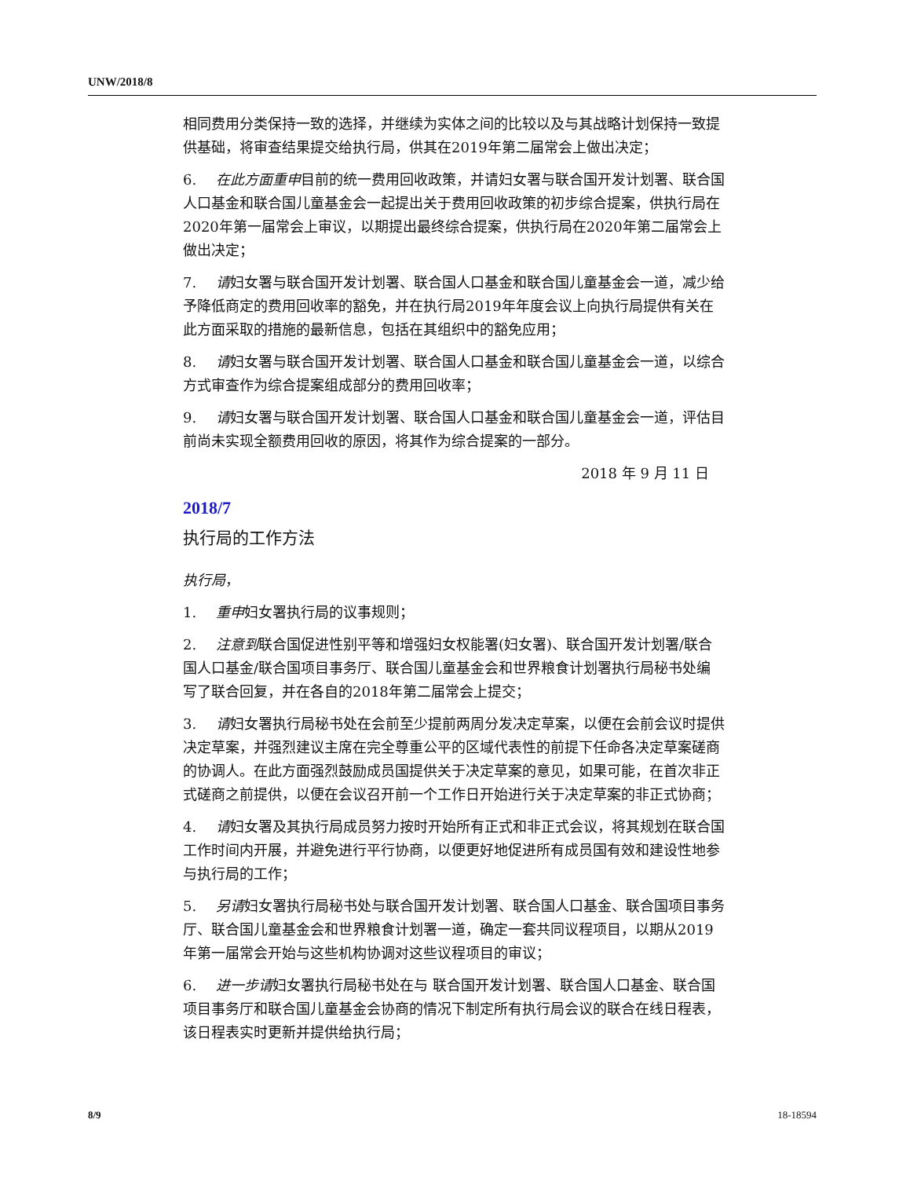UNW/2018/8
相同费用分类保持一致的选择，并继续为实体之间的比较以及与其战略计划保持一致提供基础，将审查结果提交给执行局，供其在2019年第二届常会上做出决定；
6. 在此方面重申目前的统一费用回收政策，并请妇女署与联合国开发计划署、联合国人口基金和联合国儿童基金会一起提出关于费用回收政策的初步综合提案，供执行局在2020年第一届常会上审议，以期提出最终综合提案，供执行局在2020年第二届常会上做出决定；
7. 请妇女署与联合国开发计划署、联合国人口基金和联合国儿童基金会一道，减少给予降低商定的费用回收率的豁免，并在执行局2019年年度会议上向执行局提供有关在此方面采取的措施的最新信息，包括在其组织中的豁免应用；
8. 请妇女署与联合国开发计划署、联合国人口基金和联合国儿童基金会一道，以综合方式审查作为综合提案组成部分的费用回收率；
9. 请妇女署与联合国开发计划署、联合国人口基金和联合国儿童基金会一道，评估目前尚未实现全额费用回收的原因，将其作为综合提案的一部分。
2018 年 9 月 11 日
2018/7
执行局的工作方法
执行局，
1. 重申妇女署执行局的议事规则；
2. 注意到联合国促进性别平等和增强妇女权能署(妇女署)、联合国开发计划署/联合国人口基金/联合国项目事务厅、联合国儿童基金会和世界粮食计划署执行局秘书处编写了联合回复，并在各自的2018年第二届常会上提交；
3. 请妇女署执行局秘书处在会前至少提前两周分发决定草案，以便在会前会议时提供决定草案，并强烈建议主席在完全尊重公平的区域代表性的前提下任命各决定草案磋商的协调人。在此方面强烈鼓励成员国提供关于决定草案的意见，如果可能，在首次非正式磋商之前提供，以便在会议召开前一个工作日开始进行关于决定草案的非正式协商；
4. 请妇女署及其执行局成员努力按时开始所有正式和非正式会议，将其规划在联合国工作时间内开展，并避免进行平行协商，以便更好地促进所有成员国有效和建设性地参与执行局的工作；
5. 另请妇女署执行局秘书处与联合国开发计划署、联合国人口基金、联合国项目事务厅、联合国儿童基金会和世界粮食计划署一道，确定一套共同议程项目，以期从2019年第一届常会开始与这些机构协调对这些议程项目的审议；
6. 进一步请妇女署执行局秘书处在与 联合国开发计划署、联合国人口基金、联合国项目事务厅和联合国儿童基金会协商的情况下制定所有执行局会议的联合在线日程表，该日程表实时更新并提供给执行局；
8/9 18-18594